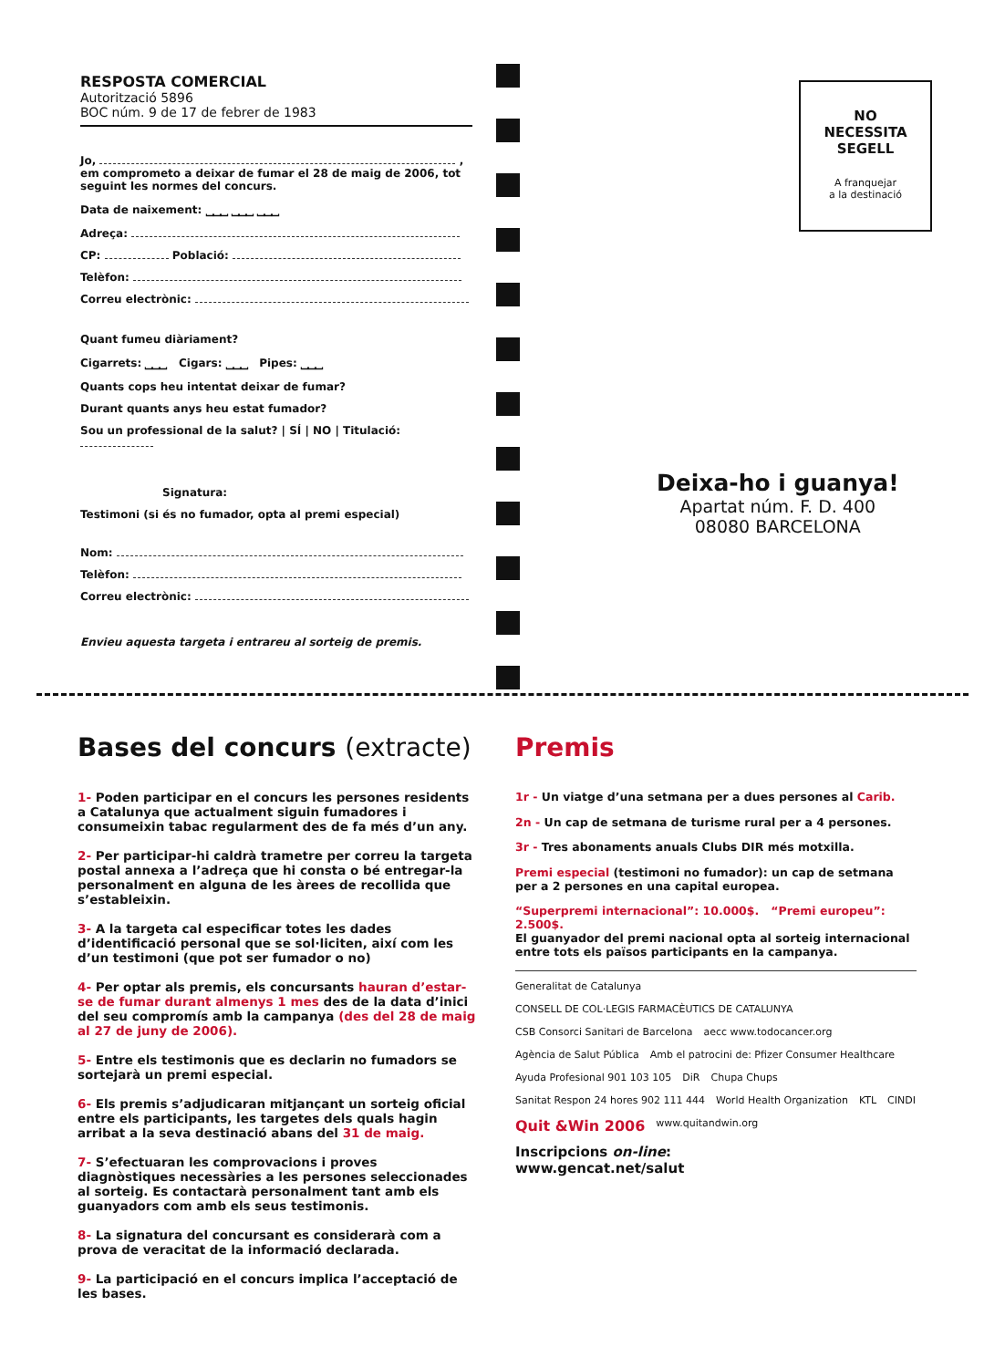RESPOSTA COMERCIAL
Autorització 5896
BOC núm. 9 de 17 de febrer de 1983
Jo, ,
em comprometo a deixar de fumar el 28 de maig de 2006, tot seguint les normes del concurs.
Data de naixement: ⎵⎵⎵ ⎵⎵⎵ ⎵⎵⎵
Adreça:
CP: Població:
Telèfon:
Correu electrònic:
Quant fumeu diàriament?
Cigarrets: ⎵⎵⎵ Cigars: ⎵⎵⎵ Pipes: ⎵⎵⎵
Quants cops heu intentat deixar de fumar?
Durant quants anys heu estat fumador?
Sou un professional de la salut? | SÍ | NO | Titulació:
Signatura:
Testimoni (si és no fumador, opta al premi especial)
Nom:
Telèfon:
Correu electrònic:
Envieu aquesta targeta i entrareu al sorteig de premis.
NO
NECESSITA
SEGELL
A franquejar
a la destinació
Deixa-ho i guanya!
Apartat núm. F. D. 400
08080 BARCELONA
Bases del concurs (extracte)
1- Poden participar en el concurs les persones residents a Catalunya que actualment siguin fumadores i consumeixin tabac regularment des de fa més d’un any.
2- Per participar-hi caldrà trametre per correu la targeta postal annexa a l’adreça que hi consta o bé entregar-la personalment en alguna de les àrees de recollida que s’estableixin.
3- A la targeta cal especificar totes les dades d’identificació personal que se sol·liciten, així com les d’un testimoni (que pot ser fumador o no)
4- Per optar als premis, els concursants hauran d’estar-se de fumar durant almenys 1 mes des de la data d’inici del seu compromís amb la campanya (des del 28 de maig al 27 de juny de 2006).
5- Entre els testimonis que es declarin no fumadors se sortejarà un premi especial.
6- Els premis s’adjudicaran mitjançant un sorteig oficial entre els participants, les targetes dels quals hagin arribat a la seva destinació abans del 31 de maig.
7- S’efectuaran les comprovacions i proves diagnòstiques necessàries a les persones seleccionades al sorteig. Es contactarà personalment tant amb els guanyadors com amb els seus testimonis.
8- La signatura del concursant es considerarà com a prova de veracitat de la informació declarada.
9- La participació en el concurs implica l’acceptació de les bases.
Premis
1r - Un viatge d’una setmana per a dues persones al Carib.
2n - Un cap de setmana de turisme rural per a 4 persones.
3r - Tres abonaments anuals Clubs DIR més motxilla.
Premi especial (testimoni no fumador): un cap de setmana per a 2 persones en una capital europea.
“Superpremi internacional”: 10.000$. “Premi europeu”: 2.500$.
El guanyador del premi nacional opta al sorteig internacional entre tots els països participants en la campanya.
Generalitat de Catalunya CONSELL DE COL·LEGIS FARMACÈUTICS DE CATALUNYA CSB Consorci Sanitari de Barcelona aecc www.todocancer.org Agència de Salut Pública Amb el patrocini de: Pfizer Consumer Healthcare Ayuda Profesional 901 103 105 DiR Chupa Chups Sanitat Respon 24 hores 902 111 444 World Health Organization KTL CINDI Quit &Win 2006 www.quitandwin.org
Inscripcions on-line:
www.gencat.net/salut